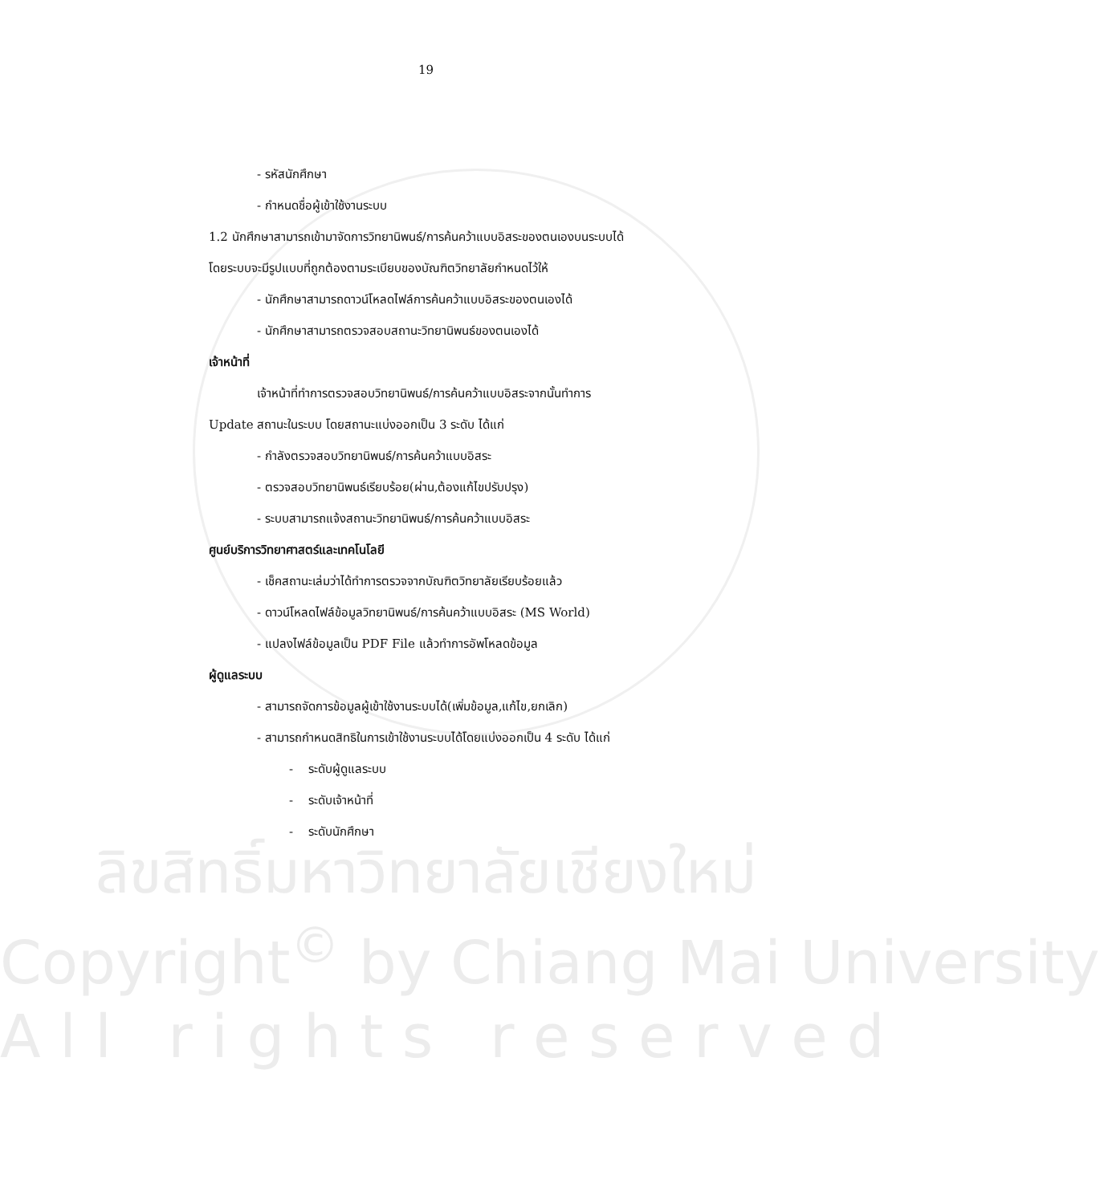19
- รหัสนักศึกษา
- กำหนดชื่อผู้เข้าใช้งานระบบ
1.2 นักศึกษาสามารถเข้ามาจัดการวิทยานิพนธ์/การค้นคว้าแบบอิสระของตนเองบนระบบได้
โดยระบบจะมีรูปแบบที่ถูกต้องตามระเบียบของบัณฑิตวิทยาลัยกำหนดไว้ให้
- นักศึกษาสามารถดาวน์โหลดไฟล์การค้นคว้าแบบอิสระของตนเองได้
- นักศึกษาสามารถตรวจสอบสถานะวิทยานิพนธ์ของตนเองได้
เจ้าหน้าที่
เจ้าหน้าที่ทำการตรวจสอบวิทยานิพนธ์/การค้นคว้าแบบอิสระจากนั้นทำการ
Update สถานะในระบบ โดยสถานะแบ่งออกเป็น 3 ระดับ ได้แก่
- กำลังตรวจสอบวิทยานิพนธ์/การค้นคว้าแบบอิสระ
- ตรวจสอบวิทยานิพนธ์เรียบร้อย(ผ่าน,ต้องแก้ไขปรับปรุง)
- ระบบสามารถแจ้งสถานะวิทยานิพนธ์/การค้นคว้าแบบอิสระ
ศูนย์บริการวิทยาศาสตร์และเทคโนโลยี
- เช็คสถานะเล่มว่าได้ทำการตรวจจากบัณฑิตวิทยาลัยเรียบร้อยแล้ว
- ดาวน์โหลดไฟล์ข้อมูลวิทยานิพนธ์/การค้นคว้าแบบอิสระ (MS World)
- แปลงไฟล์ข้อมูลเป็น PDF File แล้วทำการอัพโหลดข้อมูล
ผู้ดูแลระบบ
- สามารถจัดการข้อมูลผู้เข้าใช้งานระบบได้(เพิ่มข้อมูล,แก้ไข,ยกเลิก)
- สามารถกำหนดสิทธิในการเข้าใช้งานระบบได้โดยแบ่งออกเป็น 4 ระดับ ได้แก่
- ระดับผู้ดูแลระบบ
- ระดับเจ้าหน้าที่
- ระดับนักศึกษา
ลิขสิทธิ์มหาวิทยาลัยเชียงใหม่
Copyright<sup>©</sup> by Chiang Mai University
A l l r i g h t s r e s e r v e d